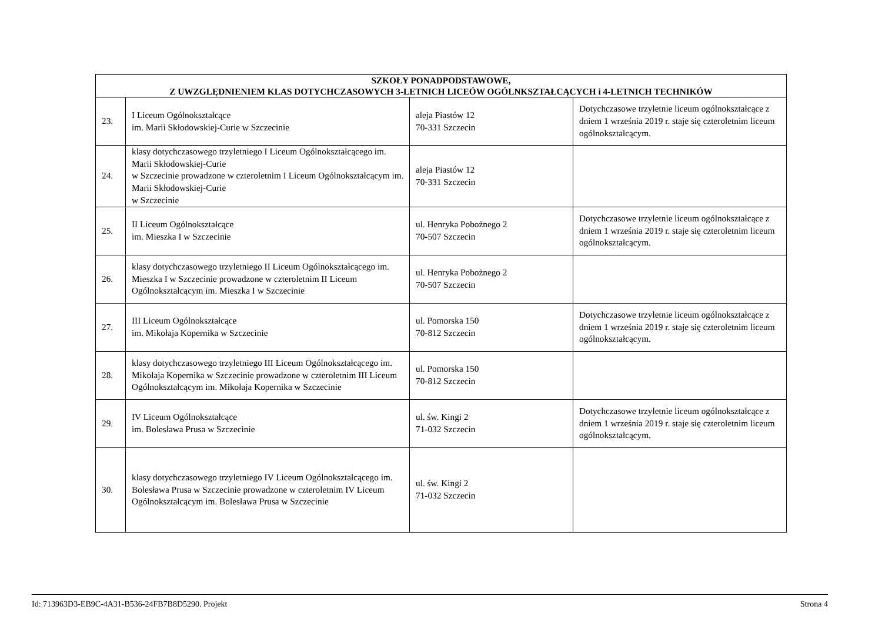| SZKOŁY PONADPODSTAWOWE, Z UWZGLĘDNIENIEM KLAS DOTYCHCZASOWYCH 3-LETNICH LICEÓW OGÓLNKSZTAŁCĄCYCH i 4-LETNICH TECHNIKÓW | | | |
| --- | --- | --- | --- |
| 23. | I Liceum Ogólnokształcące im. Marii Skłodowskiej-Curie w Szczecinie | aleja Piastów 12 70-331 Szczecin | Dotychczasowe trzyletnie liceum ogólnokształcące z dniem 1 września 2019 r. staje się czteroletnim liceum ogólnokształcącym. |
| 24. | klasy dotychczasowego trzyletniego I Liceum Ogólnokształcącego im. Marii Skłodowskiej-Curie w Szczecinie prowadzone w czteroletnim I Liceum Ogólnokształcącym im. Marii Skłodowskiej-Curie w Szczecinie | aleja Piastów 12 70-331 Szczecin | |
| 25. | II Liceum Ogólnokształcące im. Mieszka I w Szczecinie | ul. Henryka Pobożnego 2 70-507 Szczecin | Dotychczasowe trzyletnie liceum ogólnokształcące z dniem 1 września 2019 r. staje się czteroletnim liceum ogólnokształcącym. |
| 26. | klasy dotychczasowego trzyletniego II Liceum Ogólnokształcącego im. Mieszka I w Szczecinie prowadzone w czteroletnim II Liceum Ogólnokształcącym im. Mieszka I w Szczecinie | ul. Henryka Pobożnego 2 70-507 Szczecin | |
| 27. | III Liceum Ogólnokształcące im. Mikołaja Kopernika w Szczecinie | ul. Pomorska 150 70-812 Szczecin | Dotychczasowe trzyletnie liceum ogólnokształcące z dniem 1 września 2019 r. staje się czteroletnim liceum ogólnokształcącym. |
| 28. | klasy dotychczasowego trzyletniego III Liceum Ogólnokształcącego im. Mikołaja Kopernika w Szczecinie prowadzone w czteroletnim III Liceum Ogólnokształcącym im. Mikołaja Kopernika w Szczecinie | ul. Pomorska 150 70-812 Szczecin | |
| 29. | IV Liceum Ogólnokształcące im. Bolesława Prusa w Szczecinie | ul. św. Kingi 2 71-032 Szczecin | Dotychczasowe trzyletnie liceum ogólnokształcące z dniem 1 września 2019 r. staje się czteroletnim liceum ogólnokształcącym. |
| 30. | klasy dotychczasowego trzyletniego IV Liceum Ogólnokształcącego im. Bolesława Prusa w Szczecinie prowadzone w czteroletnim IV Liceum Ogólnokształcącym im. Bolesława Prusa w Szczecinie | ul. św. Kingi 2 71-032 Szczecin | |
Id: 713963D3-EB9C-4A31-B536-24FB7B8D5290. Projekt Strona 4